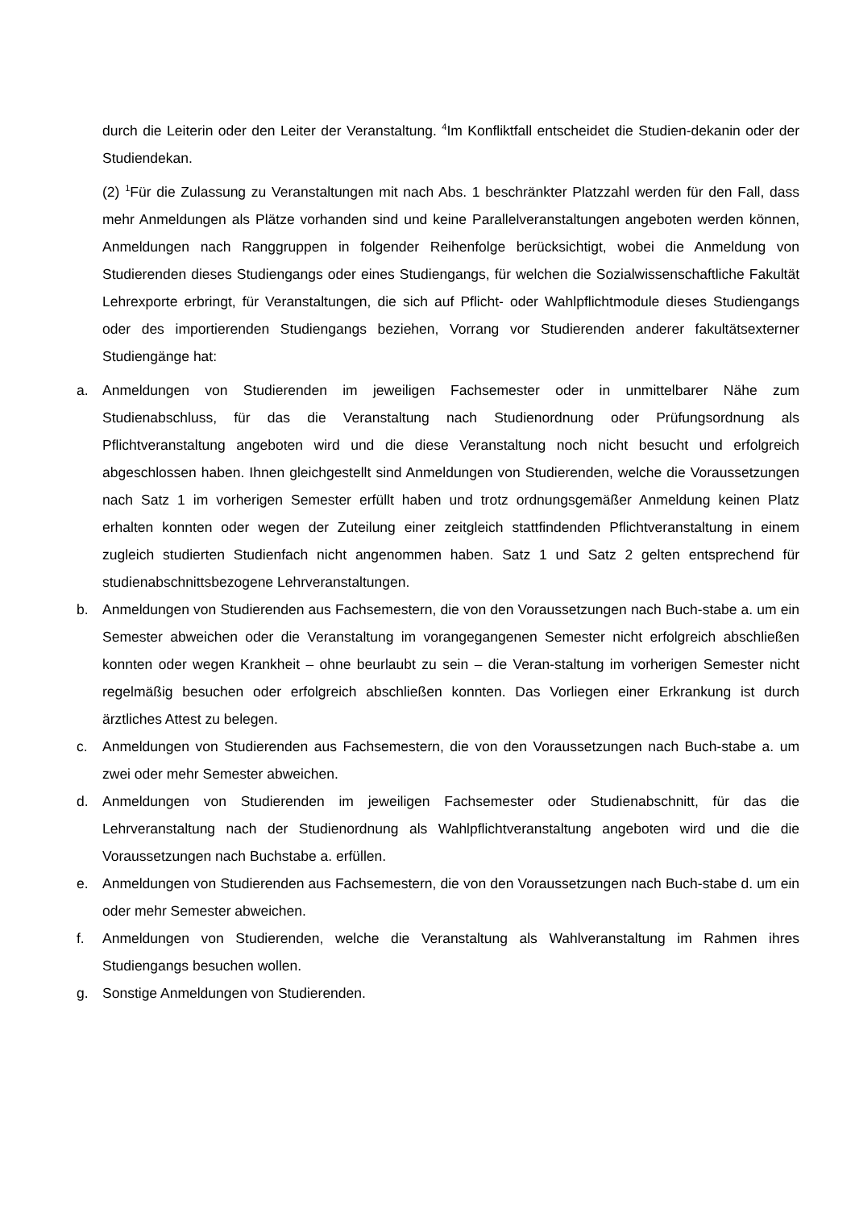durch die Leiterin oder den Leiter der Veranstaltung. <sup>4</sup>Im Konfliktfall entscheidet die Studien-dekanin oder der Studiendekan.
(2) <sup>1</sup>Für die Zulassung zu Veranstaltungen mit nach Abs. 1 beschränkter Platzzahl werden für den Fall, dass mehr Anmeldungen als Plätze vorhanden sind und keine Parallelveranstaltungen angeboten werden können, Anmeldungen nach Ranggruppen in folgender Reihenfolge berücksichtigt, wobei die Anmeldung von Studierenden dieses Studiengangs oder eines Studiengangs, für welchen die Sozialwissenschaftliche Fakultät Lehrexporte erbringt, für Veranstaltungen, die sich auf Pflicht- oder Wahlpflichtmodule dieses Studiengangs oder des importierenden Studiengangs beziehen, Vorrang vor Studierenden anderer fakultätsexterner Studiengänge hat:
a. Anmeldungen von Studierenden im jeweiligen Fachsemester oder in unmittelbarer Nähe zum Studienabschluss, für das die Veranstaltung nach Studienordnung oder Prüfungsordnung als Pflichtveranstaltung angeboten wird und die diese Veranstaltung noch nicht besucht und erfolgreich abgeschlossen haben. Ihnen gleichgestellt sind Anmeldungen von Studierenden, welche die Voraussetzungen nach Satz 1 im vorherigen Semester erfüllt haben und trotz ordnungsgemäßer Anmeldung keinen Platz erhalten konnten oder wegen der Zuteilung einer zeitgleich stattfindenden Pflichtveranstaltung in einem zugleich studierten Studienfach nicht angenommen haben. Satz 1 und Satz 2 gelten entsprechend für studienabschnittsbezogene Lehrveranstaltungen.
b. Anmeldungen von Studierenden aus Fachsemestern, die von den Voraussetzungen nach Buch-stabe a. um ein Semester abweichen oder die Veranstaltung im vorangegangenen Semester nicht erfolgreich abschließen konnten oder wegen Krankheit – ohne beurlaubt zu sein – die Veran-staltung im vorherigen Semester nicht regelmäßig besuchen oder erfolgreich abschließen konnten. Das Vorliegen einer Erkrankung ist durch ärztliches Attest zu belegen.
c. Anmeldungen von Studierenden aus Fachsemestern, die von den Voraussetzungen nach Buch-stabe a. um zwei oder mehr Semester abweichen.
d. Anmeldungen von Studierenden im jeweiligen Fachsemester oder Studienabschnitt, für das die Lehrveranstaltung nach der Studienordnung als Wahlpflichtveranstaltung angeboten wird und die die Voraussetzungen nach Buchstabe a. erfüllen.
e. Anmeldungen von Studierenden aus Fachsemestern, die von den Voraussetzungen nach Buch-stabe d. um ein oder mehr Semester abweichen.
f. Anmeldungen von Studierenden, welche die Veranstaltung als Wahlveranstaltung im Rahmen ihres Studiengangs besuchen wollen.
g. Sonstige Anmeldungen von Studierenden.